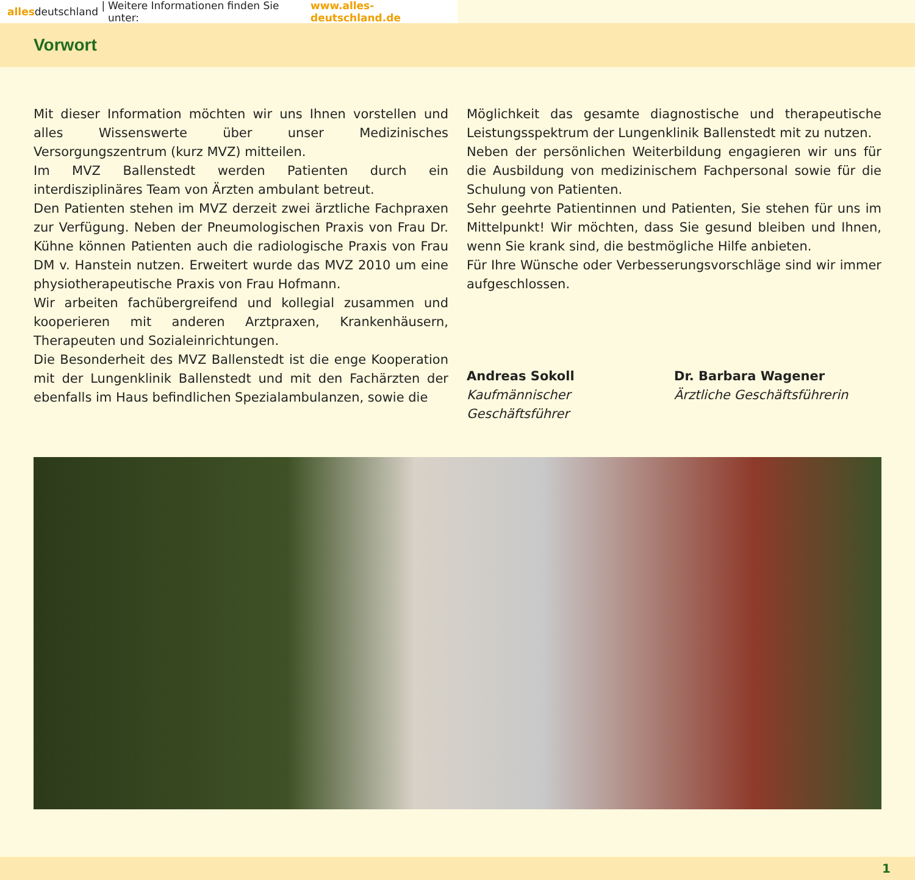allesdeutschland | Weitere Informationen finden Sie unter: www.alles-deutschland.de
Vorwort
Mit dieser Information möchten wir uns Ihnen vorstellen und alles Wissenswerte über unser Medizinisches Versorgungszentrum (kurz MVZ) mitteilen.
Im MVZ Ballenstedt werden Patienten durch ein interdisziplinäres Team von Ärzten ambulant betreut.
Den Patienten stehen im MVZ derzeit zwei ärztliche Fachpraxen zur Verfügung. Neben der Pneumologischen Praxis von Frau Dr. Kühne können Patienten auch die radiologische Praxis von Frau DM v. Hanstein nutzen. Erweitert wurde das MVZ 2010 um eine physiotherapeutische Praxis von Frau Hofmann.
Wir arbeiten fachübergreifend und kollegial zusammen und kooperieren mit anderen Arztpraxen, Krankenhäusern, Therapeuten und Sozialeinrichtungen.
Die Besonderheit des MVZ Ballenstedt ist die enge Kooperation mit der Lungenklinik Ballenstedt und mit den Fachärzten der ebenfalls im Haus befindlichen Spezialambulanzen, sowie die
Möglichkeit das gesamte diagnostische und therapeutische Leistungsspektrum der Lungenklinik Ballenstedt mit zu nutzen.
Neben der persönlichen Weiterbildung engagieren wir uns für die Ausbildung von medizinischem Fachpersonal sowie für die Schulung von Patienten.
Sehr geehrte Patientinnen und Patienten, Sie stehen für uns im Mittelpunkt! Wir möchten, dass Sie gesund bleiben und Ihnen, wenn Sie krank sind, die bestmögliche Hilfe anbieten.
Für Ihre Wünsche oder Verbesserungsvorschläge sind wir immer aufgeschlossen.
Andreas Sokoll
Kaufmännischer Geschäftsführer
Dr. Barbara Wagener
Ärztliche Geschäftsführerin
1